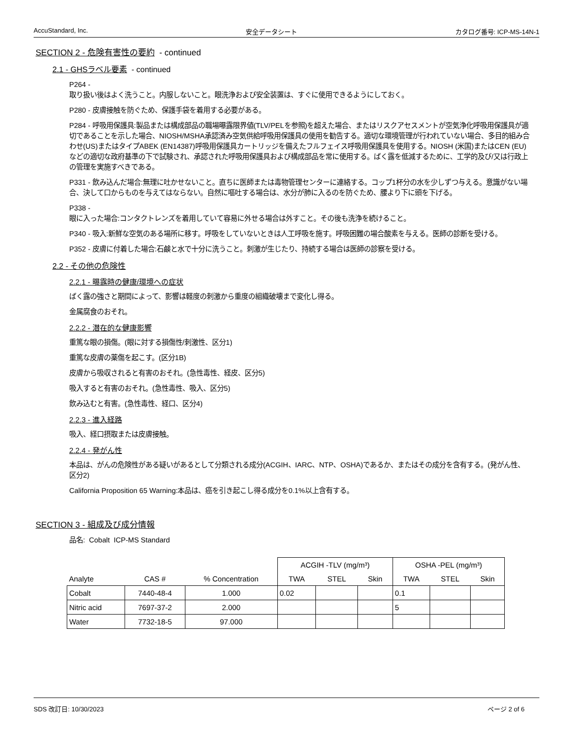AccuStandard, Inc. 安全データシート カタログ番号: ICP-MS-14N-1
SECTION 2 - 危険有害性の要約 - continued
2.1 - GHSラベル要素 - continued
P264 -
取り扱い後はよく洗うこと。内服しないこと。眼洗浄および安全装置は、すぐに使用できるようにしておく。
P280 - 皮膚接触を防ぐため、保護手袋を着用する必要がある。
P284 - 呼吸用保護具:製品または構成部品の職場曝露限界値(TLV/PELを参照)を超えた場合、またはリスクアセスメントが空気浄化呼吸用保護具が適切であることを示した場合、NIOSH/MSHA承認済み空気供給呼吸用保護具の使用を勧告する。適切な環境管理が行われていない場合、多目的組み合わせ(US)またはタイプABEK (EN14387)呼吸用保護具カートリッジを備えたフルフェイス呼吸用保護具を使用する。NIOSH (米国)またはCEN (EU)などの適切な政府基準の下で試験され、承認された呼吸用保護具および構成部品を常に使用する。ばく露を低減するために、工学的及び/又は行政上の管理を実施すべきである。
P331 - 飲み込んだ場合:無理に吐かせないこと。直ちに医師または毒物管理センターに連絡する。コップ1杯分の水を少しずつ与える。意識がない場合、決して口からものを与えてはならない。自然に嘔吐する場合は、水分が肺に入るのを防ぐため、腰より下に頭を下げる。
P338 -
眼に入った場合:コンタクトレンズを着用していて容易に外せる場合は外すこと。その後も洗浄を続けること。
P340 - 吸入:新鮮な空気のある場所に移す。呼吸をしていないときは人工呼吸を施す。呼吸困難の場合酸素を与える。医師の診断を受ける。
P352 - 皮膚に付着した場合:石鹸と水で十分に洗うこと。刺激が生じたり、持続する場合は医師の診察を受ける。
2.2 - その他の危険性
2.2.1 - 曝露時の健康/環境への症状
ばく露の強さと期間によって、影響は軽度の刺激から重度の組織破壊まで変化し得る。
金属腐食のおそれ。
2.2.2 - 潜在的な健康影響
重篤な眼の損傷。(眼に対する損傷性/刺激性、区分1)
重篤な皮膚の薬傷を起こす。(区分1B)
皮膚から吸収されると有害のおそれ。(急性毒性、経皮、区分5)
吸入すると有害のおそれ。(急性毒性、吸入、区分5)
飲み込むと有害。(急性毒性、経口、区分4)
2.2.3 - 進入経路
吸入、経口摂取または皮膚接触。
2.2.4 - 発がん性
本品は、がんの危険性がある疑いがあるとして分類される成分(ACGIH、IARC、NTP、OSHA)であるか、またはその成分を含有する。(発がん性、区分2)
California Proposition 65 Warning:本品は、癌を引き起こし得る成分を0.1%以上含有する。
SECTION 3 - 組成及び成分情報
品名: Cobalt ICP-MS Standard
| | | | ACGIH -TLV (mg/m³) | | | OSHA -PEL (mg/m³) | | |
| --- | --- | --- | --- | --- | --- | --- | --- | --- |
| Analyte | CAS # | % Concentration | TWA | STEL | Skin | TWA | STEL | Skin |
| Cobalt | 7440-48-4 | 1.000 | 0.02 | | | 0.1 | | |
| Nitric acid | 7697-37-2 | 2.000 | | | | 5 | | |
| Water | 7732-18-5 | 97.000 | | | | | | |
SDS 改訂日: 10/30/2023 ページ 2 of 6